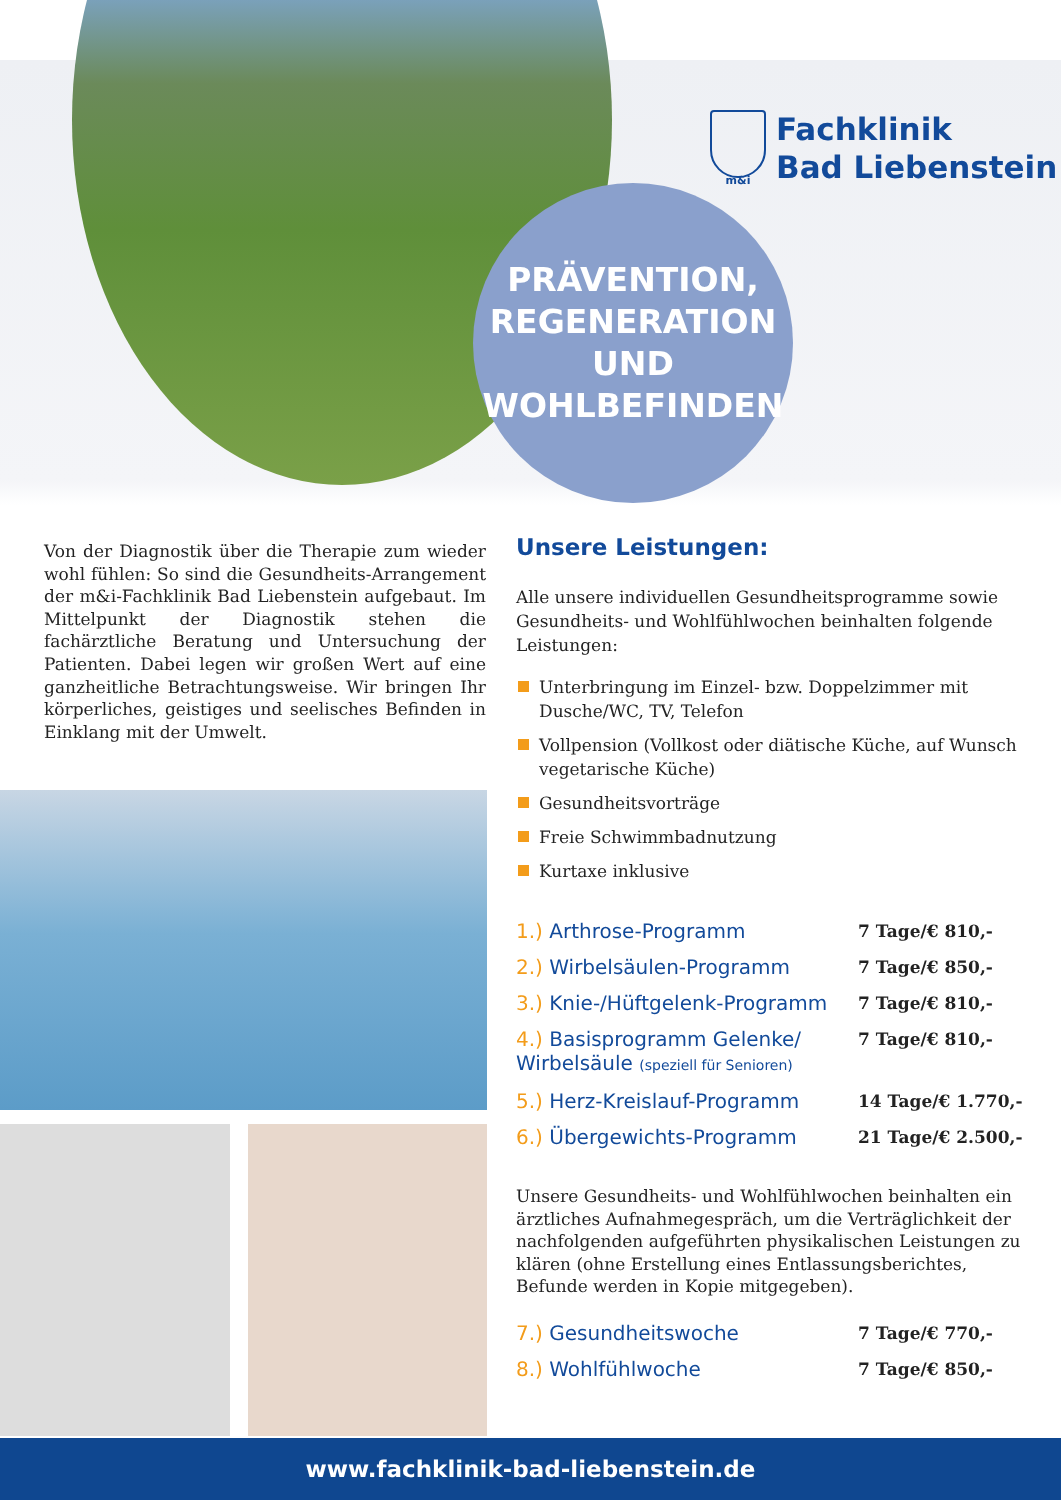m&i
Fachklinik
Bad Liebenstein
PRÄVENTION,
REGENERATION
UND
WOHLBEFINDEN
Von der Diagnostik über die Therapie zum wieder wohl fühlen: So sind die Gesundheits-Arrangement der m&i-Fachklinik Bad Liebenstein aufgebaut. Im Mittelpunkt der Diagnostik stehen die fachärztliche Beratung und Untersuchung der Patienten. Dabei legen wir großen Wert auf eine ganzheitliche Betrachtungsweise. Wir bringen Ihr körperliches, geistiges und seelisches Befinden in Einklang mit der Umwelt.
Unsere Leistungen:
Alle unsere individuellen Gesundheitsprogramme sowie Gesundheits- und Wohlfühlwochen beinhalten folgende Leistungen:
Unterbringung im Einzel- bzw. Doppelzimmer mit Dusche/WC, TV, Telefon
Vollpension (Vollkost oder diätische Küche, auf Wunsch vegetarische Küche)
Gesundheitsvorträge
Freie Schwimmbadnutzung
Kurtaxe inklusive
| 1.) Arthrose-Programm | 7 Tage/€ 810,- |
| 2.) Wirbelsäulen-Programm | 7 Tage/€ 850,- |
| 3.) Knie-/Hüftgelenk-Programm | 7 Tage/€ 810,- |
| 4.) Basisprogramm Gelenke/ Wirbelsäule (speziell für Senioren) | 7 Tage/€ 810,- |
| 5.) Herz-Kreislauf-Programm | 14 Tage/€ 1.770,- |
| 6.) Übergewichts-Programm | 21 Tage/€ 2.500,- |
Unsere Gesundheits- und Wohlfühlwochen beinhalten ein ärztliches Aufnahmegespräch, um die Verträglichkeit der nachfolgenden aufgeführten physikalischen Leistungen zu klären (ohne Erstellung eines Entlassungsberichtes, Befunde werden in Kopie mitgegeben).
| 7.) Gesundheitswoche | 7 Tage/€ 770,- |
| 8.) Wohlfühlwoche | 7 Tage/€ 850,- |
www.fachklinik-bad-liebenstein.de